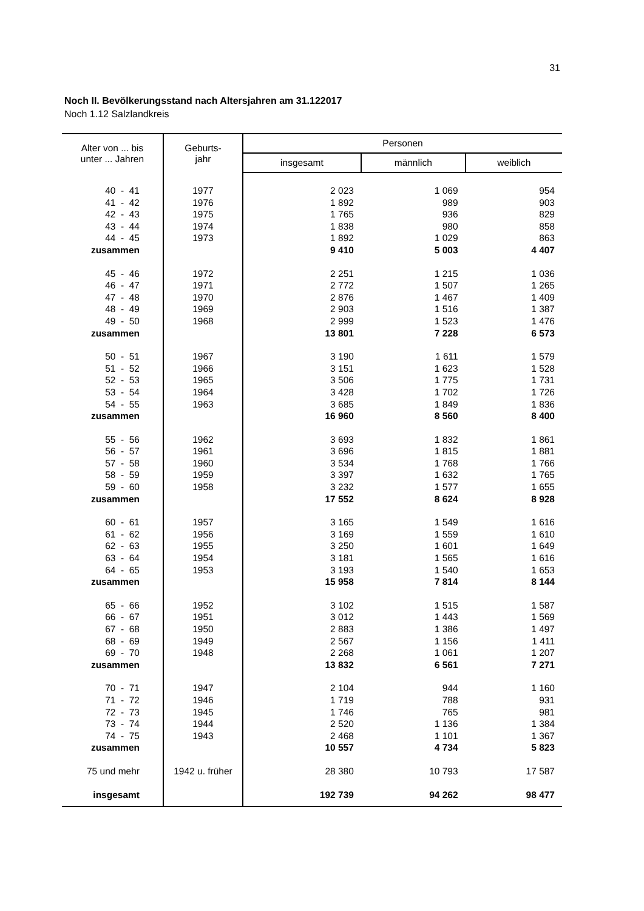31
Noch II. Bevölkerungsstand nach Altersjahren am 31.122017
Noch 1.12 Salzlandkreis
| Alter von ... bis unter ... Jahren | Geburts- jahr | Personen | | |
| --- | --- | --- | --- | --- |
| | | insgesamt | männlich | weiblich |
| 40 - 41 | 1977 | 2 023 | 1 069 | 954 |
| 41 - 42 | 1976 | 1 892 | 989 | 903 |
| 42 - 43 | 1975 | 1 765 | 936 | 829 |
| 43 - 44 | 1974 | 1 838 | 980 | 858 |
| 44 - 45 | 1973 | 1 892 | 1 029 | 863 |
| zusammen | | 9 410 | 5 003 | 4 407 |
| 45 - 46 | 1972 | 2 251 | 1 215 | 1 036 |
| 46 - 47 | 1971 | 2 772 | 1 507 | 1 265 |
| 47 - 48 | 1970 | 2 876 | 1 467 | 1 409 |
| 48 - 49 | 1969 | 2 903 | 1 516 | 1 387 |
| 49 - 50 | 1968 | 2 999 | 1 523 | 1 476 |
| zusammen | | 13 801 | 7 228 | 6 573 |
| 50 - 51 | 1967 | 3 190 | 1 611 | 1 579 |
| 51 - 52 | 1966 | 3 151 | 1 623 | 1 528 |
| 52 - 53 | 1965 | 3 506 | 1 775 | 1 731 |
| 53 - 54 | 1964 | 3 428 | 1 702 | 1 726 |
| 54 - 55 | 1963 | 3 685 | 1 849 | 1 836 |
| zusammen | | 16 960 | 8 560 | 8 400 |
| 55 - 56 | 1962 | 3 693 | 1 832 | 1 861 |
| 56 - 57 | 1961 | 3 696 | 1 815 | 1 881 |
| 57 - 58 | 1960 | 3 534 | 1 768 | 1 766 |
| 58 - 59 | 1959 | 3 397 | 1 632 | 1 765 |
| 59 - 60 | 1958 | 3 232 | 1 577 | 1 655 |
| zusammen | | 17 552 | 8 624 | 8 928 |
| 60 - 61 | 1957 | 3 165 | 1 549 | 1 616 |
| 61 - 62 | 1956 | 3 169 | 1 559 | 1 610 |
| 62 - 63 | 1955 | 3 250 | 1 601 | 1 649 |
| 63 - 64 | 1954 | 3 181 | 1 565 | 1 616 |
| 64 - 65 | 1953 | 3 193 | 1 540 | 1 653 |
| zusammen | | 15 958 | 7 814 | 8 144 |
| 65 - 66 | 1952 | 3 102 | 1 515 | 1 587 |
| 66 - 67 | 1951 | 3 012 | 1 443 | 1 569 |
| 67 - 68 | 1950 | 2 883 | 1 386 | 1 497 |
| 68 - 69 | 1949 | 2 567 | 1 156 | 1 411 |
| 69 - 70 | 1948 | 2 268 | 1 061 | 1 207 |
| zusammen | | 13 832 | 6 561 | 7 271 |
| 70 - 71 | 1947 | 2 104 | 944 | 1 160 |
| 71 - 72 | 1946 | 1 719 | 788 | 931 |
| 72 - 73 | 1945 | 1 746 | 765 | 981 |
| 73 - 74 | 1944 | 2 520 | 1 136 | 1 384 |
| 74 - 75 | 1943 | 2 468 | 1 101 | 1 367 |
| zusammen | | 10 557 | 4 734 | 5 823 |
| 75 und mehr | 1942 u. früher | 28 380 | 10 793 | 17 587 |
| insgesamt | | 192 739 | 94 262 | 98 477 |